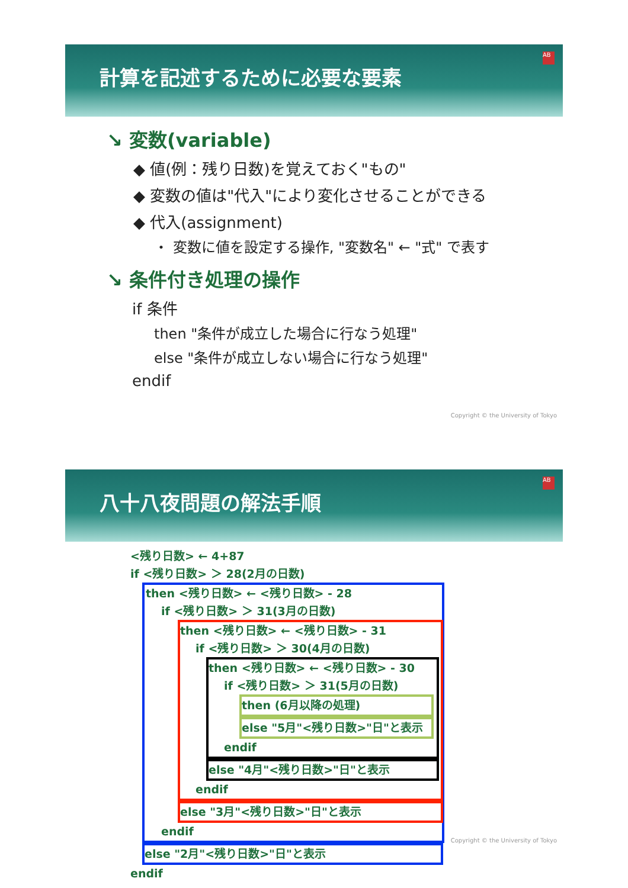計算を記述するために必要な要素
AB
↘ 変数(variable)
◆ 値(例：残り日数)を覚えておく"もの"
◆ 変数の値は"代入"により変化させることができる
◆ 代入(assignment)
・ 変数に値を設定する操作, "変数名" ← "式" で表す
↘ 条件付き処理の操作
if 条件
then "条件が成立した場合に行なう処理"
else "条件が成立しない場合に行なう処理"
endif
Copyright © the University of Tokyo
八十八夜問題の解法手順
AB
<残り日数> ← 4+87
if <残り日数> ＞ 28(2月の日数)
then <残り日数> ← <残り日数> - 28
if <残り日数> ＞ 31(3月の日数)
then <残り日数> ← <残り日数> - 31
if <残り日数> ＞ 30(4月の日数)
then <残り日数> ← <残り日数> - 30
if <残り日数> ＞ 31(5月の日数)
then (6月以降の処理)
else "5月"<残り日数>"日"と表示
endif
else "4月"<残り日数>"日"と表示
endif
else "3月"<残り日数>"日"と表示
endif
else "2月"<残り日数>"日"と表示
endif
Copyright © the University of Tokyo